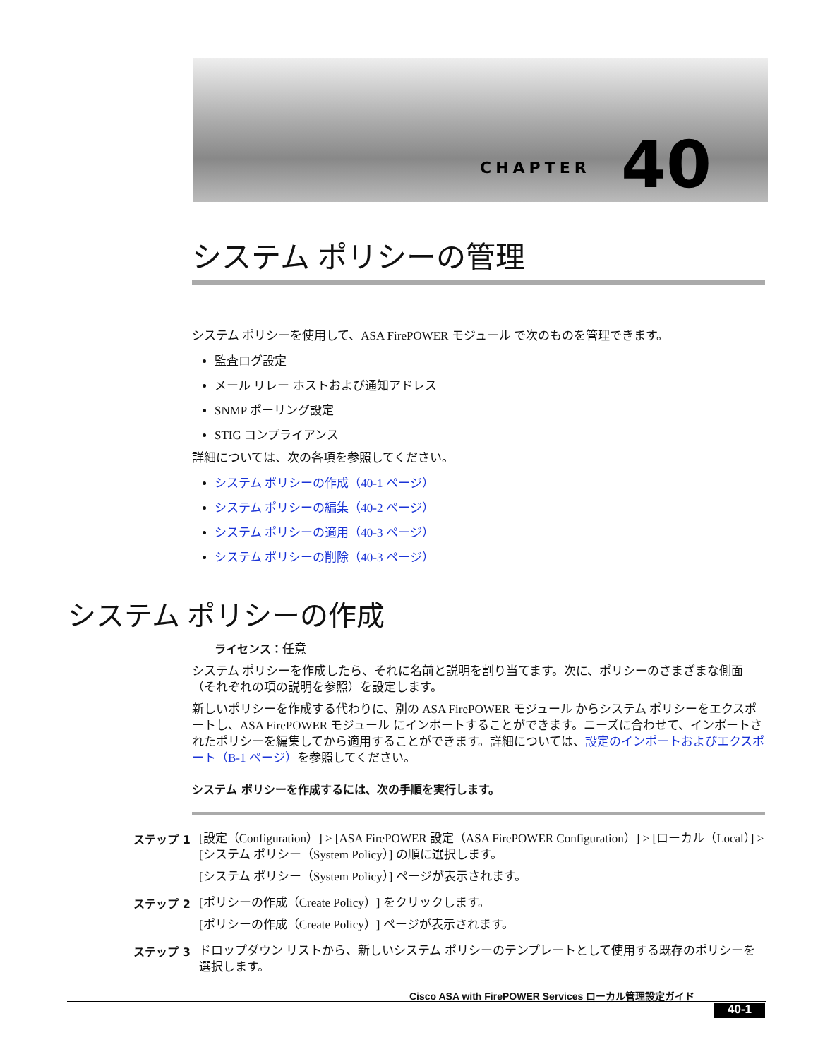CHAPTER 40
システム ポリシーの管理
システム ポリシーを使用して、ASA FirePOWER モジュール で次のものを管理できます。
監査ログ設定
メール リレー ホストおよび通知アドレス
SNMP ポーリング設定
STIG コンプライアンス
詳細については、次の各項を参照してください。
システム ポリシーの作成（40-1 ページ）
システム ポリシーの編集（40-2 ページ）
システム ポリシーの適用（40-3 ページ）
システム ポリシーの削除（40-3 ページ）
システム ポリシーの作成
ライセンス：任意
システム ポリシーを作成したら、それに名前と説明を割り当てます。次に、ポリシーのさまざまな側面（それぞれの項の説明を参照）を設定します。
新しいポリシーを作成する代わりに、別の ASA FirePOWER モジュール からシステム ポリシーをエクスポートし、ASA FirePOWER モジュール にインポートすることができます。ニーズに合わせて、インポートされたポリシーを編集してから適用することができます。詳細については、設定のインポートおよびエクスポート（B-1 ページ）を参照してください。
システム ポリシーを作成するには、次の手順を実行します。
ステップ 1
[設定（Configuration）] > [ASA FirePOWER 設定（ASA FirePOWER Configuration）] > [ローカル（Local）] > [システム ポリシー（System Policy）] の順に選択します。
[システム ポリシー（System Policy）] ページが表示されます。
ステップ 2
[ポリシーの作成（Create Policy）] をクリックします。
[ポリシーの作成（Create Policy）] ページが表示されます。
ステップ 3
ドロップダウン リストから、新しいシステム ポリシーのテンプレートとして使用する既存のポリシーを選択します。
Cisco ASA with FirePOWER Services ローカル管理設定ガイド
40-1